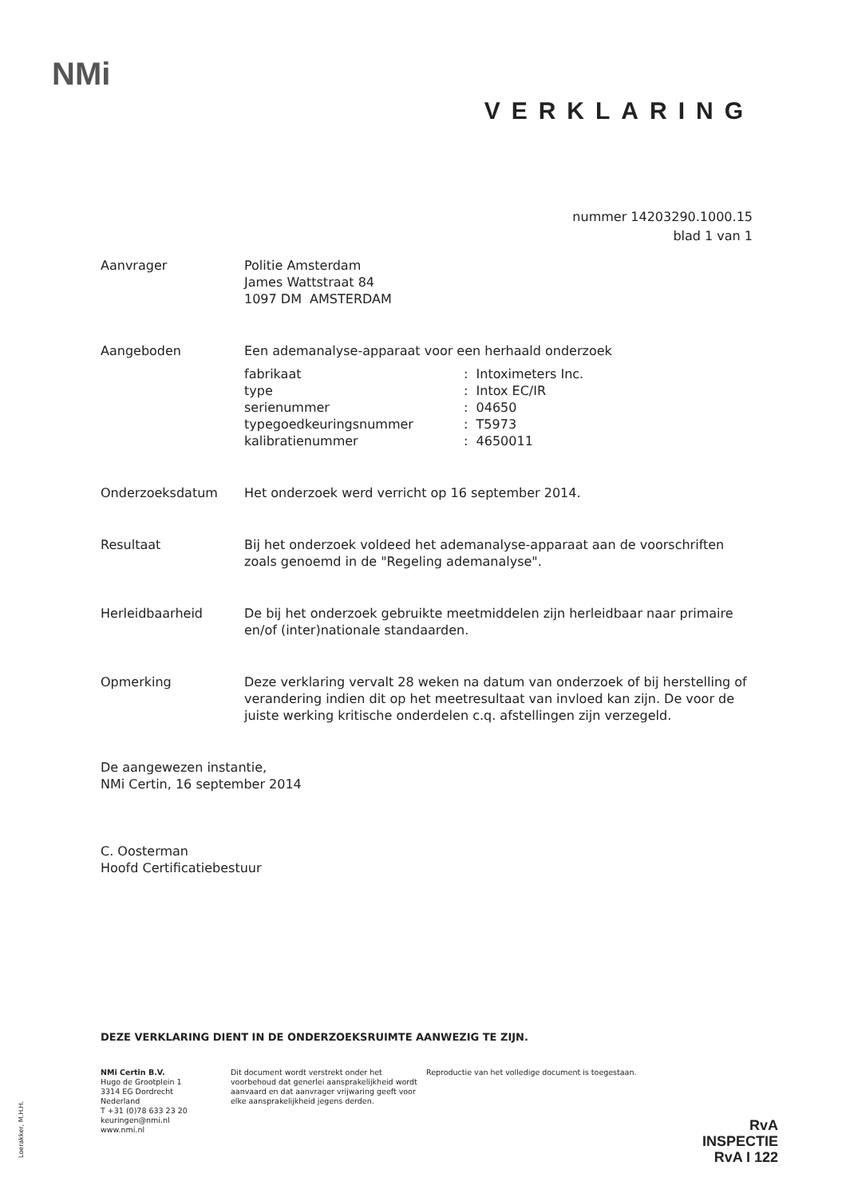NMi
VERKLARING
nummer 14203290.1000.15
blad 1 van 1
Aanvrager Politie Amsterdam
James Wattstraat 84
1097 DM AMSTERDAM
Aangeboden Een ademanalyse-apparaat voor een herhaald onderzoek
| fabrikaat | : Intoximeters Inc. |
| type | : Intox EC/IR |
| serienummer | : 04650 |
| typegoedkeuringsnummer | : T5973 |
| kalibratienummer | : 4650011 |
Onderzoeksdatum Het onderzoek werd verricht op 16 september 2014.
Resultaat Bij het onderzoek voldeed het ademanalyse-apparaat aan de voorschriften zoals genoemd in de "Regeling ademanalyse".
Herleidbaarheid De bij het onderzoek gebruikte meetmiddelen zijn herleidbaar naar primaire en/of (inter)nationale standaarden.
Opmerking Deze verklaring vervalt 28 weken na datum van onderzoek of bij herstelling of verandering indien dit op het meetresultaat van invloed kan zijn. De voor de juiste werking kritische onderdelen c.q. afstellingen zijn verzegeld.
De aangewezen instantie,
NMi Certin, 16 september 2014
C. Oosterman
Hoofd Certificatiebestuur
DEZE VERKLARING DIENT IN DE ONDERZOEKSRUIMTE AANWEZIG TE ZIJN.
NMi Certin B.V.
Hugo de Grootplein 1
3314 EG Dordrecht
Nederland
T +31 (0)78 633 23 20
keuringen@nmi.nl
www.nmi.nl
Dit document wordt verstrekt onder het voorbehoud dat generlei aansprakelijkheid wordt aanvaard en dat aanvrager vrijwaring geeft voor elke aansprakelijkheid jegens derden.
Reproductie van het volledige document is toegestaan.
Loerakker, M.H.H.
RvA
INSPECTIE
RvA I 122